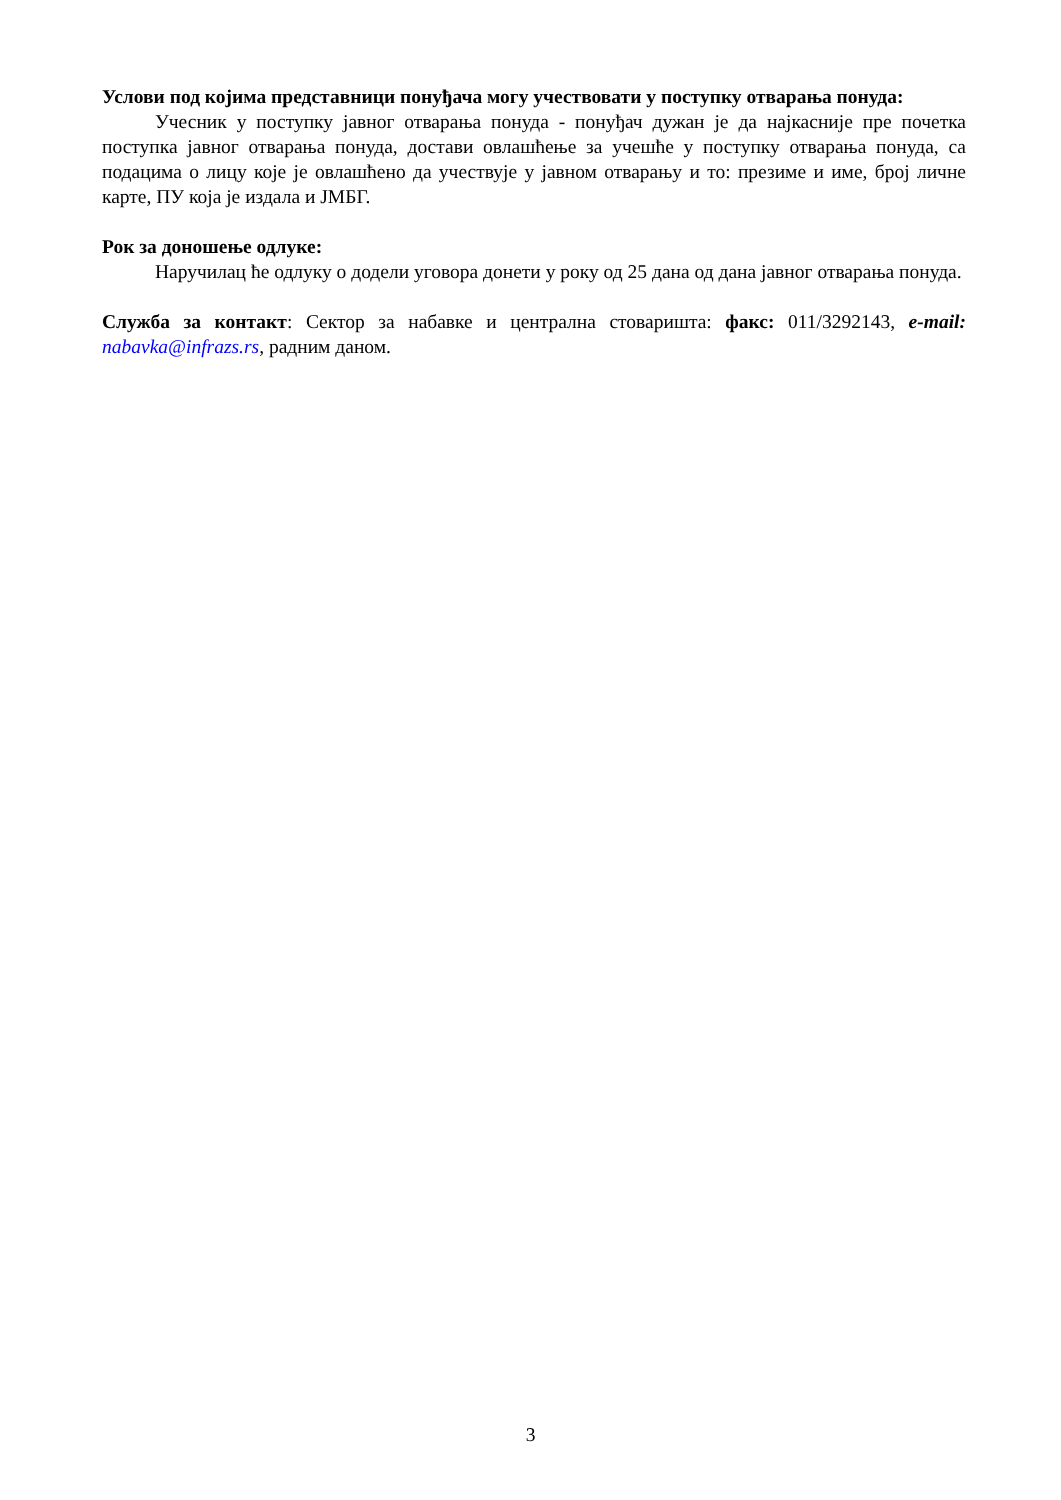Услови под којима представници понуђача могу учествовати у поступку отварања понуда:
Учесник у поступку јавног отварања понуда - понуђач дужан је да најкасније пре почетка поступка јавног отварања понуда, достави овлашћење за учешће у поступку отварања понуда, са подацима о лицу које је овлашћено да учествује у јавном отварању и то: презиме и име, број личне карте, ПУ која је издала и ЈМБГ.
Рок за доношење одлуке:
Наручилац ће одлуку о додели уговора донети у року од 25 дана од дана јавног отварања понуда.
Служба за контакт: Сектор за набавке и централна стоваришта: факс: 011/3292143, e-mail: nabavka@infrazs.rs, радним даном.
3